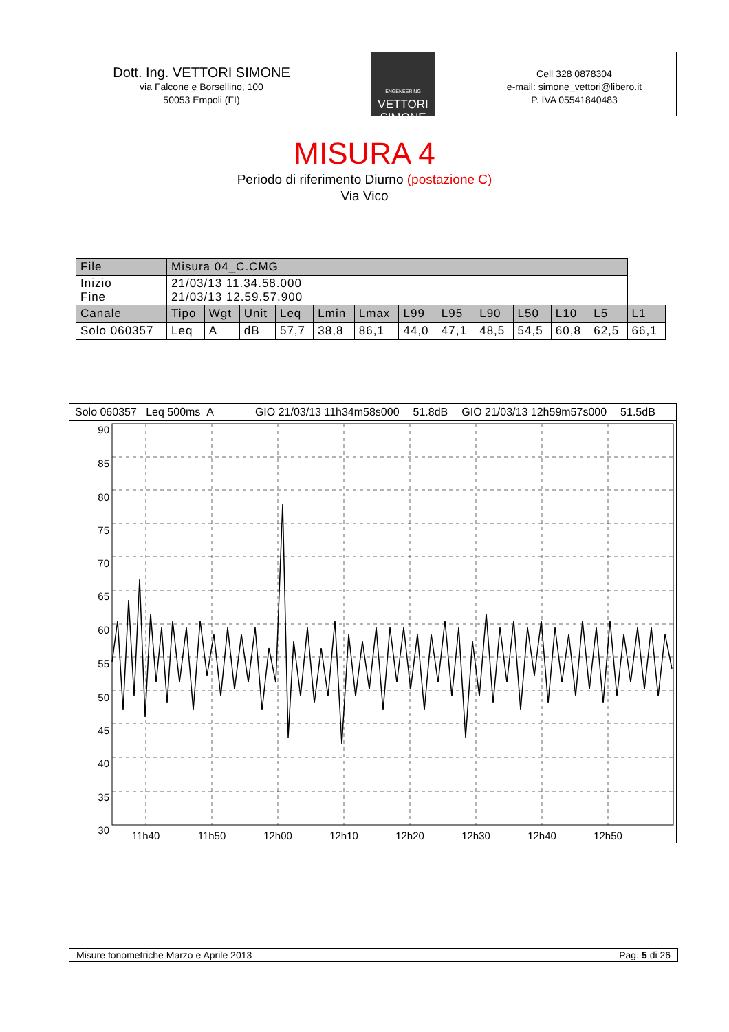Dott. Ing. VETTORI SIMONE
via Falcone e Borsellino, 100
50053 Empoli (FI)
ENGENEERING
VETTORI
SIMONE
Cell 328 0878304
e-mail: simone_vettori@libero.it
P. IVA 05541840483
MISURA 4
Periodo di riferimento Diurno (postazione C)
Via Vico
| File | Misura 04_C.CMG | | | | | | | | | | | | |
| Inizio Fine | 21/03/13 11.34.58.000 21/03/13 12.59.57.900 | | | | | | | | | | | | |
| Canale | Tipo | Wgt | Unit | Leq | Lmin | Lmax | L99 | L95 | L90 | L50 | L10 | L5 | L1 |
| Solo 060357 | Leq | A | dB | 57,7 | 38,8 | 86,1 | 44,0 | 47,1 | 48,5 | 54,5 | 60,8 | 62,5 | 66,1 |
Solo 060357 Leq 500ms A GIO 21/03/13 11h34m58s000 51.8dB GIO 21/03/13 12h59m57s000 51.5dB
90
85
80
75
70
65
60
55
50
45
40
35
30
11h40
11h50
12h00
12h10
12h20
12h30
12h40
12h50
Misure fonometriche Marzo e Aprile 2013 Pag. 5 di 26